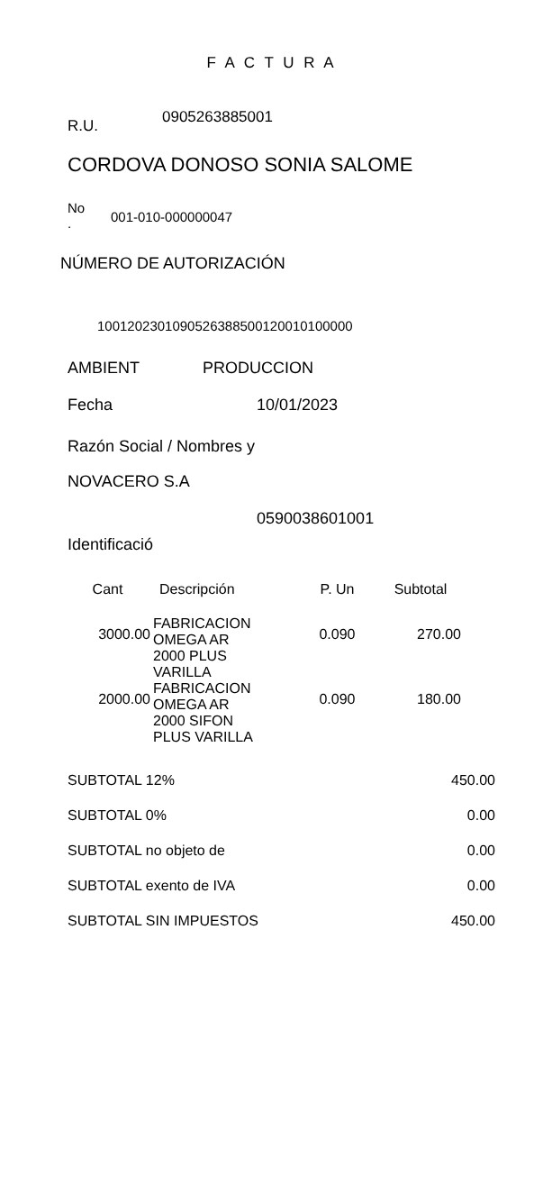F A C T U R A
R.U. 0905263885001
CORDOVA DONOSO SONIA SALOME
No
. 001-010-000000047
NÚMERO DE AUTORIZACIÓN
1001202301090526388500120010100000
AMBIENT PRODUCCION
Fecha 10/01/2023
Razón Social / Nombres y
NOVACERO S.A
0590038601001
Identificació
| Cant | Descripción | P. Un | Subtotal |
| --- | --- | --- | --- |
| 3000.00 | FABRICACION OMEGA AR 2000 PLUS VARILLA | 0.090 | 270.00 |
| 2000.00 | FABRICACION OMEGA AR 2000 SIFON PLUS VARILLA | 0.090 | 180.00 |
| SUBTOTAL 12% | 450.00 |
| SUBTOTAL 0% | 0.00 |
| SUBTOTAL no objeto de | 0.00 |
| SUBTOTAL exento de IVA | 0.00 |
| SUBTOTAL SIN IMPUESTOS | 450.00 |